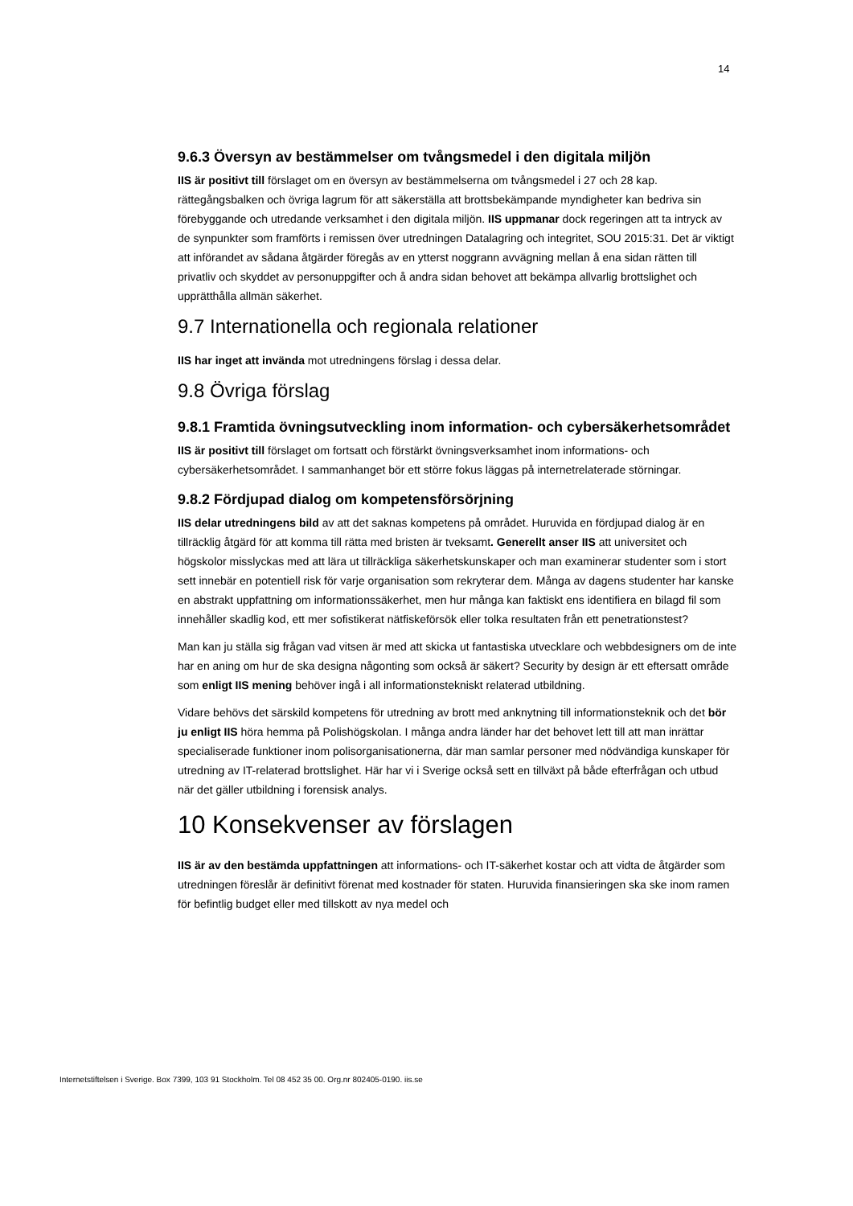14
9.6.3 Översyn av bestämmelser om tvångsmedel i den digitala miljön
IIS är positivt till förslaget om en översyn av bestämmelserna om tvångsmedel i 27 och 28 kap. rättegångsbalken och övriga lagrum för att säkerställa att brottsbekämpande myndigheter kan bedriva sin förebyggande och utredande verksamhet i den digitala miljön. IIS uppmanar dock regeringen att ta intryck av de synpunkter som framförts i remissen över utredningen Datalagring och integritet, SOU 2015:31. Det är viktigt att införandet av sådana åtgärder föregås av en ytterst noggrann avvägning mellan å ena sidan rätten till privatliv och skyddet av personuppgifter och å andra sidan behovet att bekämpa allvarlig brottslighet och upprätthålla allmän säkerhet.
9.7 Internationella och regionala relationer
IIS har inget att invända mot utredningens förslag i dessa delar.
9.8 Övriga förslag
9.8.1 Framtida övningsutveckling inom information- och cybersäkerhetsområdet
IIS är positivt till förslaget om fortsatt och förstärkt övningsverksamhet inom informations- och cybersäkerhetsområdet. I sammanhanget bör ett större fokus läggas på internetrelaterade störningar.
9.8.2 Fördjupad dialog om kompetensförsörjning
IIS delar utredningens bild av att det saknas kompetens på området. Huruvida en fördjupad dialog är en tillräcklig åtgärd för att komma till rätta med bristen är tveksamt. Generellt anser IIS att universitet och högskolor misslyckas med att lära ut tillräckliga säkerhetskunskaper och man examinerar studenter som i stort sett innebär en potentiell risk för varje organisation som rekryterar dem. Många av dagens studenter har kanske en abstrakt uppfattning om informationssäkerhet, men hur många kan faktiskt ens identifiera en bilagd fil som innehåller skadlig kod, ett mer sofistikerat nätfiskeförsök eller tolka resultaten från ett penetrationstest?
Man kan ju ställa sig frågan vad vitsen är med att skicka ut fantastiska utvecklare och webbdesigners om de inte har en aning om hur de ska designa någonting som också är säkert? Security by design är ett eftersatt område som enligt IIS mening behöver ingå i all informationstekniskt relaterad utbildning.
Vidare behövs det särskild kompetens för utredning av brott med anknytning till informationsteknik och det bör ju enligt IIS höra hemma på Polishögskolan. I många andra länder har det behovet lett till att man inrättar specialiserade funktioner inom polisorganisationerna, där man samlar personer med nödvändiga kunskaper för utredning av IT-relaterad brottslighet. Här har vi i Sverige också sett en tillväxt på både efterfrågan och utbud när det gäller utbildning i forensisk analys.
10 Konsekvenser av förslagen
IIS är av den bestämda uppfattningen att informations- och IT-säkerhet kostar och att vidta de åtgärder som utredningen föreslår är definitivt förenat med kostnader för staten. Huruvida finansieringen ska ske inom ramen för befintlig budget eller med tillskott av nya medel och
Internetstiftelsen i Sverige. Box 7399, 103 91 Stockholm. Tel 08 452 35 00. Org.nr 802405-0190. iis.se